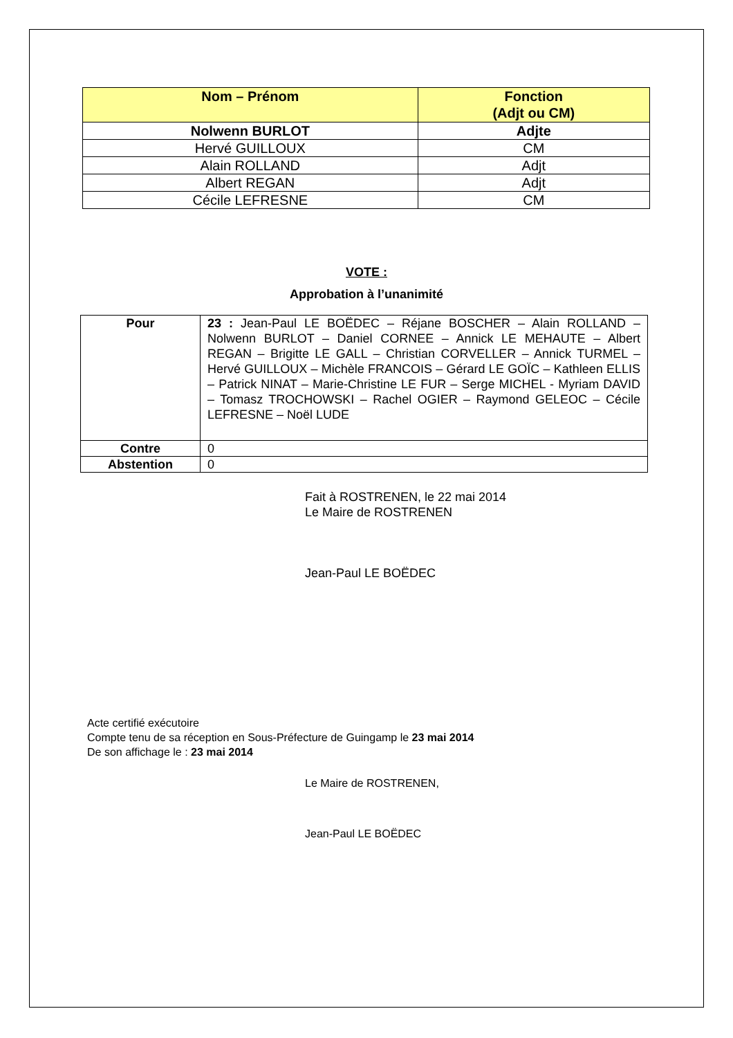| Nom – Prénom | Fonction (Adjt ou CM) |
| --- | --- |
| Nolwenn BURLOT | Adjte |
| Hervé GUILLOUX | CM |
| Alain ROLLAND | Adjt |
| Albert REGAN | Adjt |
| Cécile LEFRESNE | CM |
VOTE :
Approbation à l’unanimité
| Pour | 23 : Jean-Paul LE BOËDEC – Réjane BOSCHER – Alain ROLLAND – Nolwenn BURLOT – Daniel CORNEE – Annick LE MEHAUTE – Albert REGAN – Brigitte LE GALL – Christian CORVELLER – Annick TURMEL – Hervé GUILLOUX – Michèle FRANCOIS – Gérard LE GOÏC – Kathleen ELLIS – Patrick NINAT – Marie-Christine LE FUR – Serge MICHEL - Myriam DAVID – Tomasz TROCHOWSKI – Rachel OGIER – Raymond GELEOC – Cécile LEFRESNE – Noël LUDE |
| Contre | 0 |
| Abstention | 0 |
Fait à ROSTRENEN, le 22 mai 2014
Le Maire de ROSTRENEN
Jean-Paul LE BOËDEC
Acte certifié exécutoire
Compte tenu de sa réception en Sous-Préfecture de Guingamp le 23 mai 2014
De son affichage le : 23 mai 2014
Le Maire de ROSTRENEN,
Jean-Paul LE BOËDEC